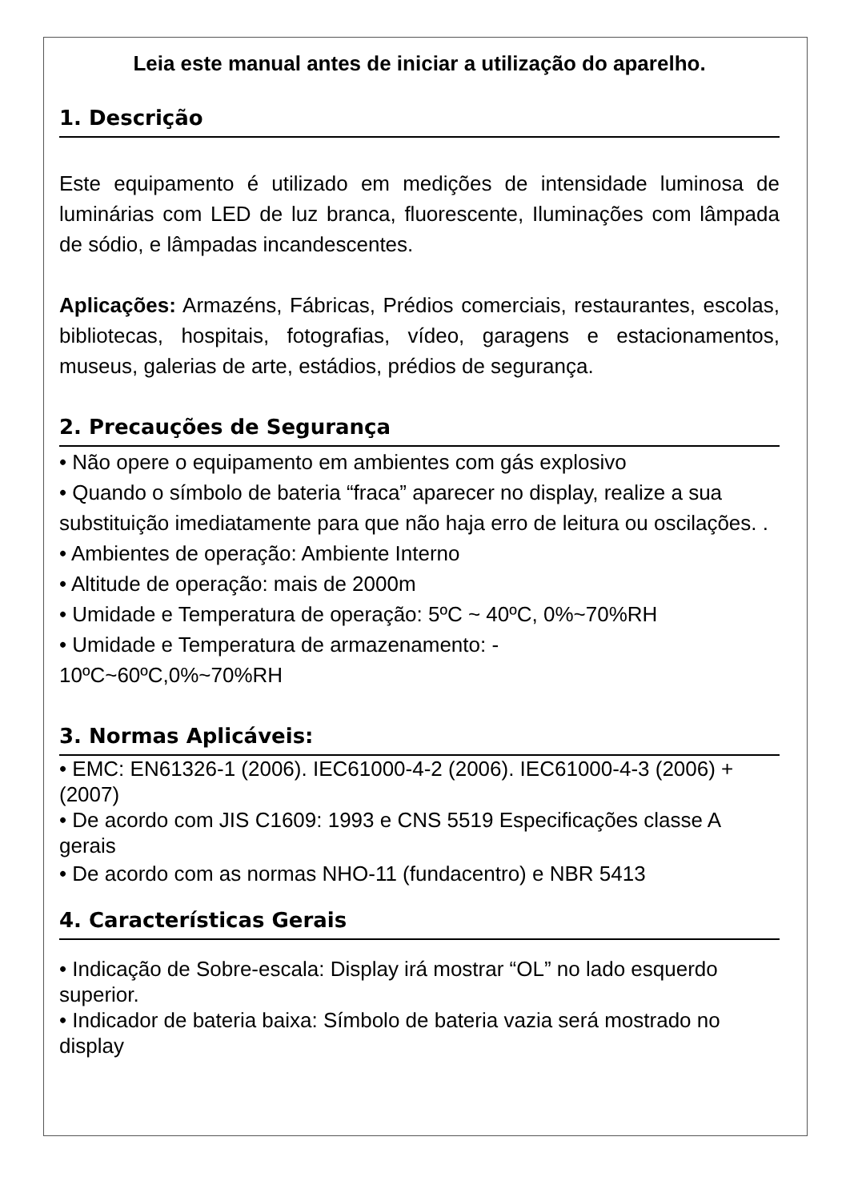Leia este manual antes de iniciar a utilização do aparelho.
1. Descrição
Este equipamento é utilizado em medições de intensidade luminosa de luminárias com LED de luz branca, fluorescente, Iluminações com lâmpada de sódio, e lâmpadas incandescentes.
Aplicações: Armazéns, Fábricas, Prédios comerciais, restaurantes, escolas, bibliotecas, hospitais, fotografias, vídeo, garagens e estacionamentos, museus, galerias de arte, estádios, prédios de segurança.
2. Precauções de Segurança
• Não opere o equipamento em ambientes com gás explosivo
• Quando o símbolo de bateria “fraca” aparecer no display, realize a sua substituição imediatamente para que não haja erro de leitura ou oscilações. .
• Ambientes de operação: Ambiente Interno
• Altitude de operação: mais de 2000m
• Umidade e Temperatura de operação: 5ºC ~ 40ºC, 0%~70%RH
• Umidade e Temperatura de armazenamento: -
10ºC~60ºC,0%~70%RH
3. Normas Aplicáveis:
• EMC: EN61326-1 (2006). IEC61000-4-2 (2006). IEC61000-4-3 (2006) + (2007)
• De acordo com JIS C1609: 1993 e CNS 5519 Especificações classe A gerais
• De acordo com as normas NHO-11 (fundacentro) e NBR 5413
4. Características Gerais
• Indicação de Sobre-escala: Display irá mostrar “OL” no lado esquerdo superior.
• Indicador de bateria baixa: Símbolo de bateria vazia será mostrado no display